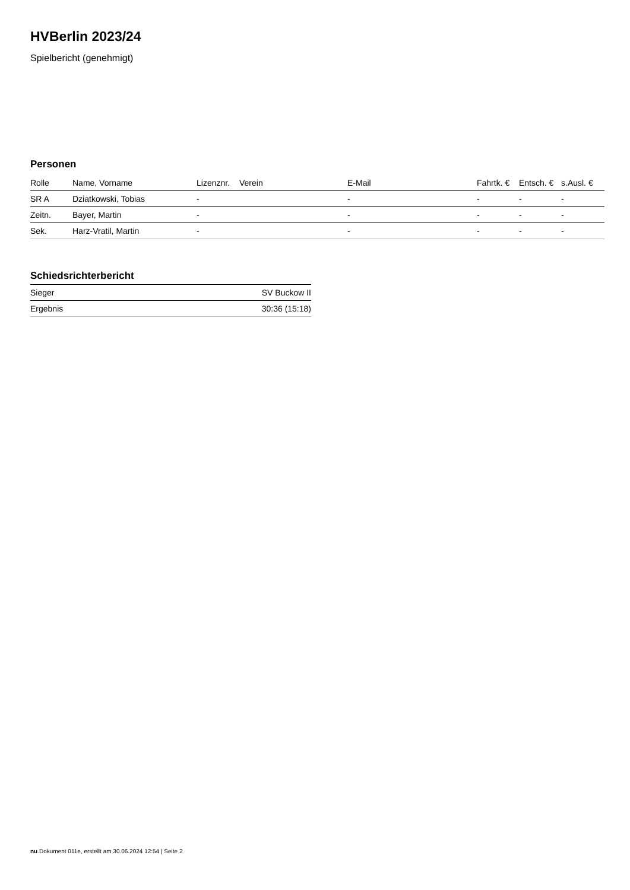HVBerlin 2023/24
Spielbericht (genehmigt)
Personen
| Rolle | Name, Vorname | Lizenznr. | Verein | E-Mail | Fahrtk. € | Entsch. € | s.Ausl. € |
| --- | --- | --- | --- | --- | --- | --- | --- |
| SR A | Dziatkowski, Tobias | - | | - | - | - | - |
| Zeitn. | Bayer, Martin | - | | - | - | - | - |
| Sek. | Harz-Vratil, Martin | - | | - | - | - | - |
Schiedsrichterbericht
| Sieger | SV Buckow II |
| Ergebnis | 30:36 (15:18) |
nu.Dokument 011e, erstellt am 30.06.2024 12:54 | Seite 2